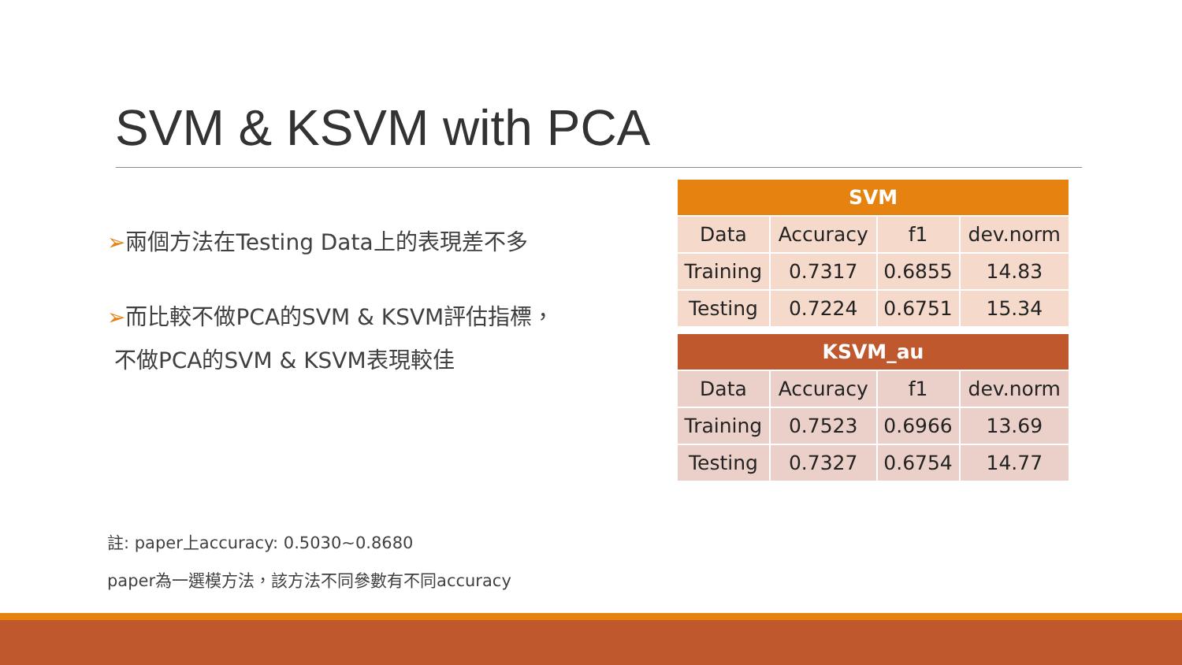SVM & KSVM with PCA
➢兩個方法在Testing Data上的表現差不多
➢而比較不做PCA的SVM & KSVM評估指標，
不做PCA的SVM & KSVM表現較佳
| SVM | | | |
| --- | --- | --- | --- |
| Data | Accuracy | f1 | dev.norm |
| Training | 0.7317 | 0.6855 | 14.83 |
| Testing | 0.7224 | 0.6751 | 15.34 |
| KSVM_au | | | |
| --- | --- | --- | --- |
| Data | Accuracy | f1 | dev.norm |
| Training | 0.7523 | 0.6966 | 13.69 |
| Testing | 0.7327 | 0.6754 | 14.77 |
註: paper上accuracy: 0.5030~0.8680
paper為一選模方法，該方法不同參數有不同accuracy